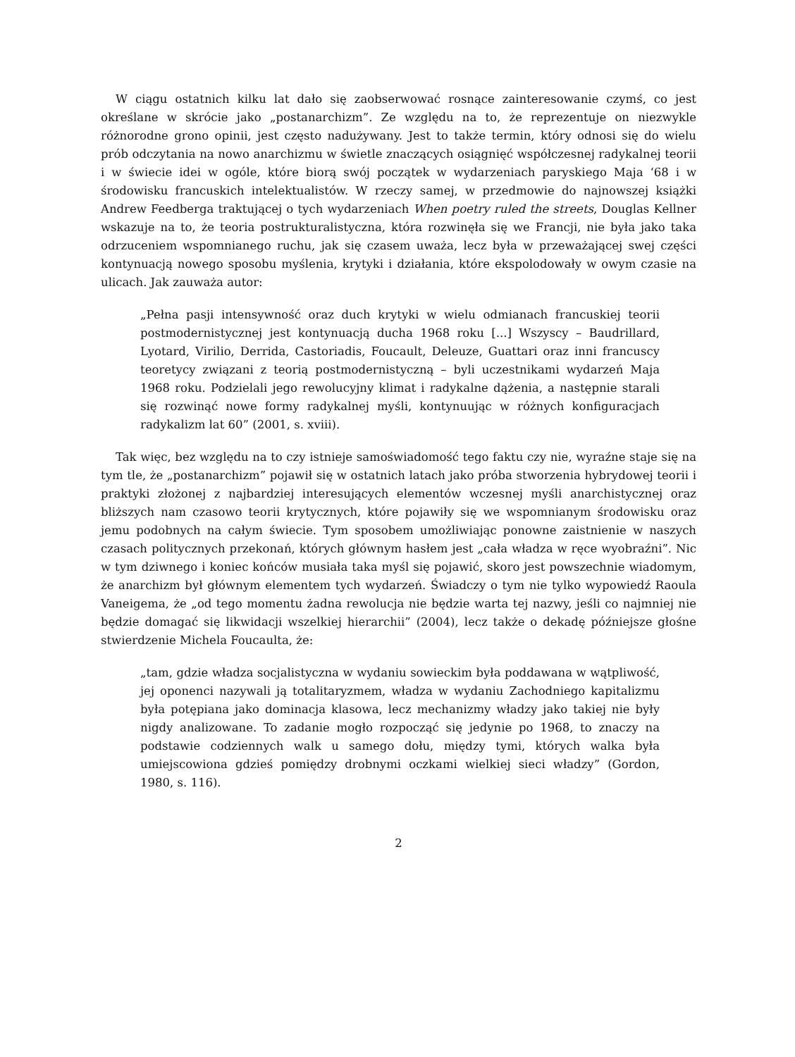W ciągu ostatnich kilku lat dało się zaobserwować rosnące zainteresowanie czymś, co jest określane w skrócie jako „postanarchizm”. Ze względu na to, że reprezentuje on niezwykle różnorodne grono opinii, jest często nadużywany. Jest to także termin, który odnosi się do wielu prób odczytania na nowo anarchizmu w świetle znaczących osiągnięć współczesnej radykalnej teorii i w świecie idei w ogóle, które biorą swój początek w wydarzeniach paryskiego Maja ‘68 i w środowisku francuskich intelektualistów. W rzeczy samej, w przedmowie do najnowszej książki Andrew Feedberga traktującej o tych wydarzeniach When poetry ruled the streets, Douglas Kellner wskazuje na to, że teoria postrukturalistyczna, która rozwinęła się we Francji, nie była jako taka odrzuceniem wspomnianego ruchu, jak się czasem uważa, lecz była w przeważającej swej części kontynuacją nowego sposobu myślenia, krytyki i działania, które ekspolodowały w owym czasie na ulicach. Jak zauważa autor:
„Pełna pasji intensywność oraz duch krytyki w wielu odmianach francuskiej teorii postmodernistycznej jest kontynuacją ducha 1968 roku [...] Wszyscy – Baudrillard, Lyotard, Virilio, Derrida, Castoriadis, Foucault, Deleuze, Guattari oraz inni francuscy teoretycy związani z teorią postmodernistyczną – byli uczestnikami wydarzeń Maja 1968 roku. Podzielali jego rewolucyjny klimat i radykalne dążenia, a następnie starali się rozwinąć nowe formy radykalnej myśli, kontynuując w różnych konfiguracjach radykalizm lat 60” (2001, s. xviii).
Tak więc, bez względu na to czy istnieje samoświadomość tego faktu czy nie, wyraźne staje się na tym tle, że „postanarchizm” pojawił się w ostatnich latach jako próba stworzenia hybrydowej teorii i praktyki złożonej z najbardziej interesujących elementów wczesnej myśli anarchistycznej oraz bliższych nam czasowo teorii krytycznych, które pojawiły się we wspomnianym środowisku oraz jemu podobnych na całym świecie. Tym sposobem umożliwiając ponowne zaistnienie w naszych czasach politycznych przekonań, których głównym hasłem jest „cała władza w ręce wyobraźni”. Nic w tym dziwnego i koniec końców musiała taka myśl się pojawić, skoro jest powszechnie wiadomym, że anarchizm był głównym elementem tych wydarzeń. Świadczy o tym nie tylko wypowiedź Raoula Vaneigema, że „od tego momentu żadna rewolucja nie będzie warta tej nazwy, jeśli co najmniej nie będzie domagać się likwidacji wszelkiej hierarchii” (2004), lecz także o dekadę późniejsze głośne stwierdzenie Michela Foucaulta, że:
„tam, gdzie władza socjalistyczna w wydaniu sowieckim była poddawana w wątpliwość, jej oponenci nazywali ją totalitaryzmem, władza w wydaniu Zachodniego kapitalizmu była potępiana jako dominacja klasowa, lecz mechanizmy władzy jako takiej nie były nigdy analizowane. To zadanie mogło rozpocząć się jedynie po 1968, to znaczy na podstawie codziennych walk u samego dołu, między tymi, których walka była umiejscowiona gdzieś pomiędzy drobnymi oczkami wielkiej sieci władzy” (Gordon, 1980, s. 116).
2